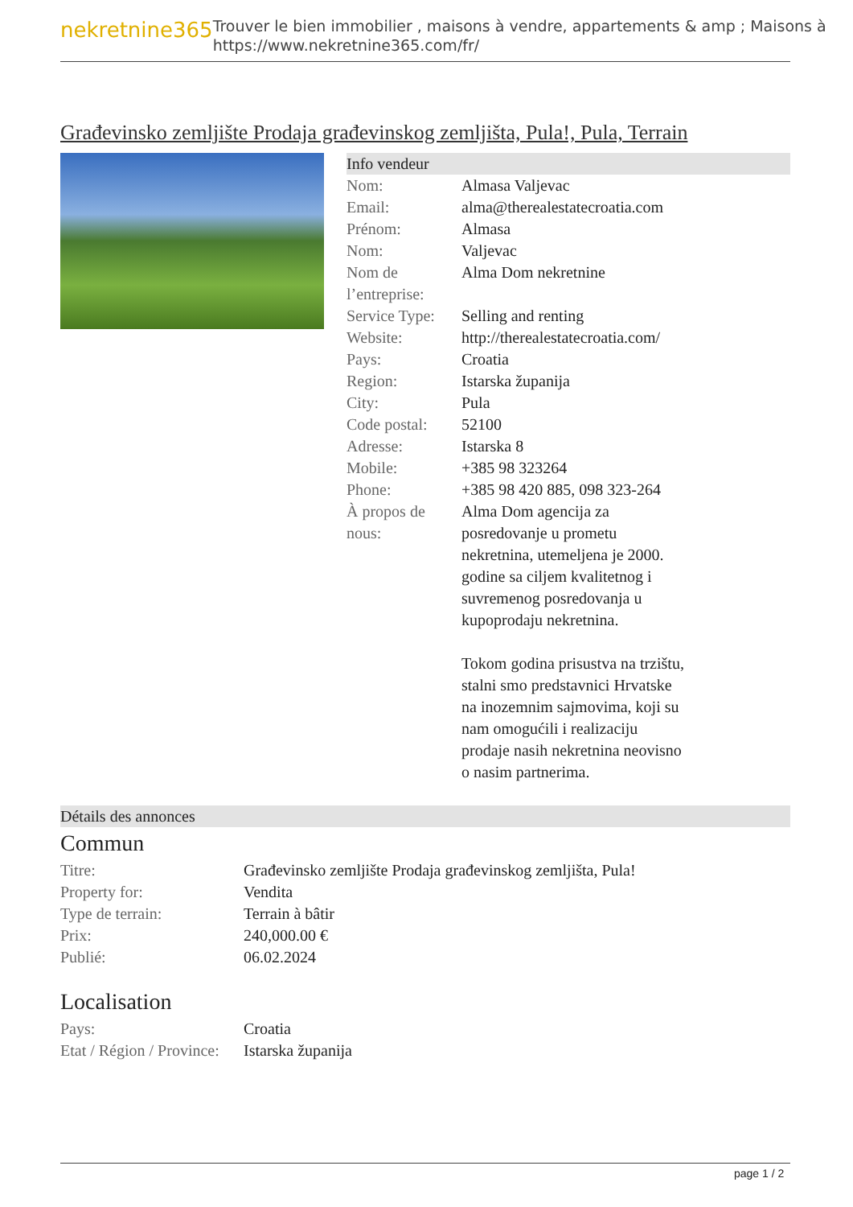nekretnine365
Trouver le bien immobilier , maisons à vendre, appartements & amp ; Maisons à
https://www.nekretnine365.com/fr/
Građevinsko zemljište Prodaja građevinskog zemljišta, Pula!, Pula, Terrain
Info vendeur
| Nom: | Almasa Valjevac |
| Email: | alma@therealestatecroatia.com |
| Prénom: | Almasa |
| Nom: | Valjevac |
| Nom de l’entreprise: | Alma Dom nekretnine |
| Service Type: | Selling and renting |
| Website: | http://therealestatecroatia.com/ |
| Pays: | Croatia |
| Region: | Istarska županija |
| City: | Pula |
| Code postal: | 52100 |
| Adresse: | Istarska 8 |
| Mobile: | +385 98 323264 |
| Phone: | +385 98 420 885, 098 323-264 |
| À propos de nous: | Alma Dom agencija za posredovanje u prometu nekretnina, utemeljena je 2000. godine sa ciljem kvalitetnog i suvremenog posredovanja u kupoprodaju nekretnina. Tokom godina prisustva na trzištu, stalni smo predstavnici Hrvatske na inozemnim sajmovima, koji su nam omogućili i realizaciju prodaje nasih nekretnina neovisno o nasim partnerima. |
Détails des annonces
Commun
| Titre: | Građevinsko zemljište Prodaja građevinskog zemljišta, Pula! |
| Property for: | Vendita |
| Type de terrain: | Terrain à bâtir |
| Prix: | 240,000.00 € |
| Publié: | 06.02.2024 |
Localisation
| Pays: | Croatia |
| Etat / Région / Province: | Istarska županija |
page 1 / 2